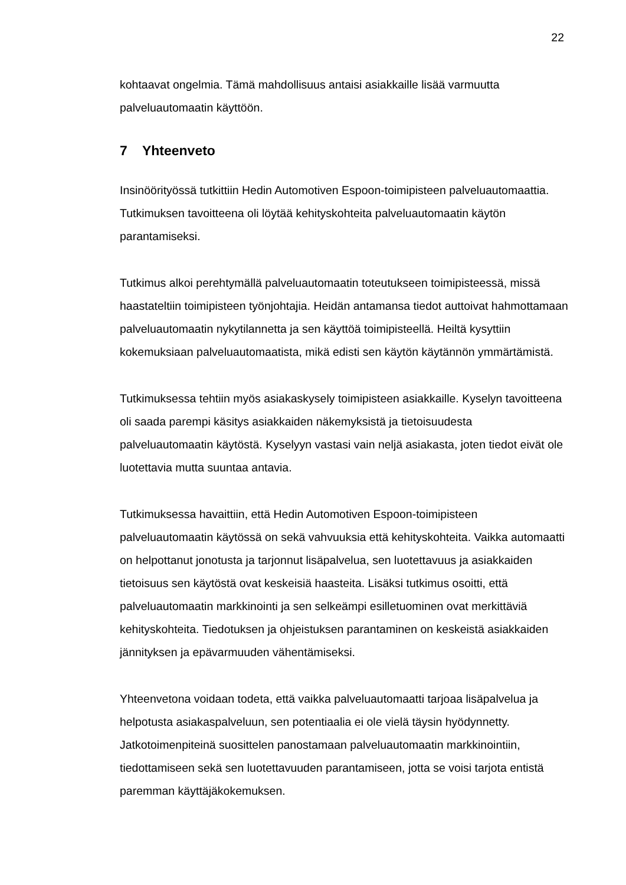22
kohtaavat ongelmia. Tämä mahdollisuus antaisi asiakkaille lisää varmuutta palveluautomaatin käyttöön.
7 Yhteenveto
Insinöörityössä tutkittiin Hedin Automotiven Espoon-toimipisteen palveluautomaattia. Tutkimuksen tavoitteena oli löytää kehityskohteita palveluautomaatin käytön parantamiseksi.
Tutkimus alkoi perehtymällä palveluautomaatin toteutukseen toimipisteessä, missä haastateltiin toimipisteen työnjohtajia. Heidän antamansa tiedot auttoivat hahmottamaan palveluautomaatin nykytilannetta ja sen käyttöä toimipisteellä. Heiltä kysyttiin kokemuksiaan palveluautomaatista, mikä edisti sen käytön käytännön ymmärtämistä.
Tutkimuksessa tehtiin myös asiakaskysely toimipisteen asiakkaille. Kyselyn tavoitteena oli saada parempi käsitys asiakkaiden näkemyksistä ja tietoisuudesta palveluautomaatin käytöstä. Kyselyyn vastasi vain neljä asiakasta, joten tiedot eivät ole luotettavia mutta suuntaa antavia.
Tutkimuksessa havaittiin, että Hedin Automotiven Espoon-toimipisteen palveluautomaatin käytössä on sekä vahvuuksia että kehityskohteita. Vaikka automaatti on helpottanut jonotusta ja tarjonnut lisäpalvelua, sen luotettavuus ja asiakkaiden tietoisuus sen käytöstä ovat keskeisiä haasteita. Lisäksi tutkimus osoitti, että palveluautomaatin markkinointi ja sen selkeämpi esilletuominen ovat merkittäviä kehityskohteita. Tiedotuksen ja ohjeistuksen parantaminen on keskeistä asiakkaiden jännityksen ja epävarmuuden vähentämiseksi.
Yhteenvetona voidaan todeta, että vaikka palveluautomaatti tarjoaa lisäpalvelua ja helpotusta asiakaspalveluun, sen potentiaalia ei ole vielä täysin hyödynnetty. Jatkotoimenpiteinä suosittelen panostamaan palveluautomaatin markkinointiin, tiedottamiseen sekä sen luotettavuuden parantamiseen, jotta se voisi tarjota entistä paremman käyttäjäkokemuksen.